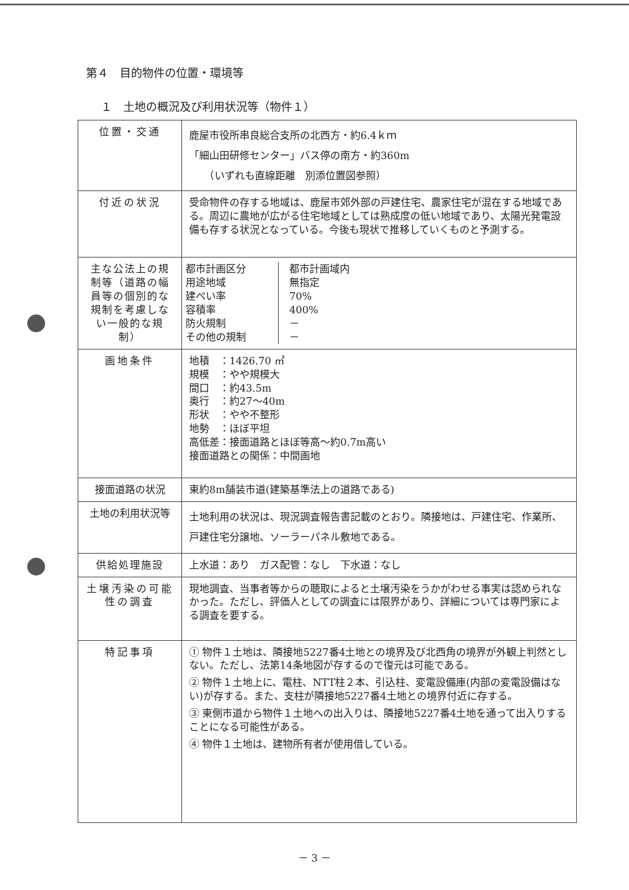第４　目的物件の位置・環境等
１　土地の概況及び利用状況等（物件１）
| 位置・交通 | 鹿屋市役所串良総合支所の北西方・約6.4ｋｍ 「細山田研修センター」バス停の南方・約360m （いずれも直線距離 別添位置図参照） |
| 付近の状況 | 受命物件の存する地域は、鹿屋市郊外部の戸建住宅、農家住宅が混在する地域である。周辺に農地が広がる住宅地域としては熟成度の低い地域であり、太陽光発電設備も存する状況となっている。今後も現状で推移していくものと予測する。 |
| 主な公法上の規制等（道路の幅員等の個別的な規制を考慮しない一般的な規制） | / 都市計画区分 用途地域 建ぺい率 容積率 防火規制 その他の規制 / 都市計画域内 無指定 70% 400% － － / |
| 画地条件 | 地積 ：1426.70 ㎡ 規模 ：やや規模大 間口 ：約43.5m 奥行 ：約27～40m 形状 ：やや不整形 地勢 ：ほぼ平坦 高低差：接面道路とほぼ等高～約0.7m高い 接面道路との関係：中間画地 |
| 接面道路の状況 | 東約8m舗装市道(建築基準法上の道路である) |
| 土地の利用状況等 | 土地利用の状況は、現況調査報告書記載のとおり。隣接地は、戸建住宅、作業所、戸建住宅分譲地、ソーラーパネル敷地である。 |
| 供給処理施設 | 上水道：あり ガス配管：なし 下水道：なし |
| 土壌汚染の可能性の調査 | 現地調査、当事者等からの聴取によると土壌汚染をうかがわせる事実は認められなかった。ただし、評価人としての調査には限界があり、詳細については専門家による調査を要する。 |
| 特記事項 | ① 物件１土地は、隣接地5227番4土地との境界及び北西角の境界が外観上判然としない。ただし、法第14条地図が存するので復元は可能である。 ② 物件１土地上に、電柱、NTT柱２本、引込柱、変電設備庫(内部の変電設備はない)が存する。また、支柱が隣接地5227番4土地との境界付近に存する。 ③ 東側市道から物件１土地への出入りは、隣接地5227番4土地を通って出入りすることになる可能性がある。 ④ 物件１土地は、建物所有者が使用借している。 |
－ 3 －